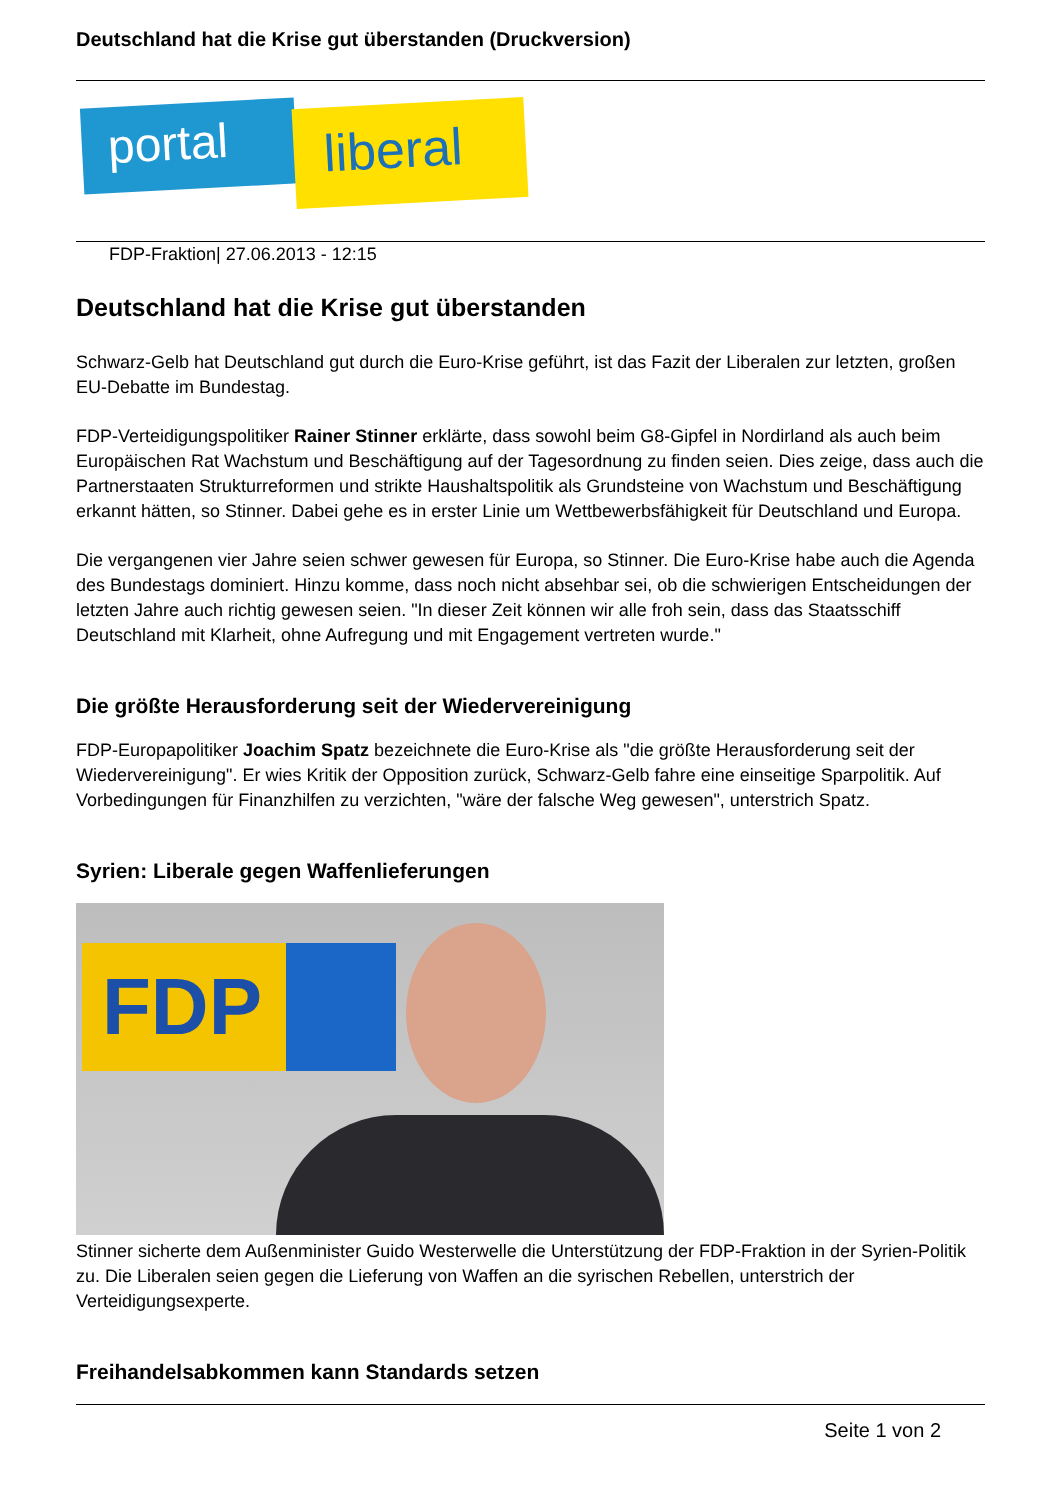Deutschland hat die Krise gut überstanden (Druckversion)
portal liberal
FDP-Fraktion| 27.06.2013 - 12:15
Deutschland hat die Krise gut überstanden
Schwarz-Gelb hat Deutschland gut durch die Euro-Krise geführt, ist das Fazit der Liberalen zur letzten, großen EU-Debatte im Bundestag.
FDP-Verteidigungspolitiker Rainer Stinner erklärte, dass sowohl beim G8-Gipfel in Nordirland als auch beim Europäischen Rat Wachstum und Beschäftigung auf der Tagesordnung zu finden seien. Dies zeige, dass auch die Partnerstaaten Strukturreformen und strikte Haushaltspolitik als Grundsteine von Wachstum und Beschäftigung erkannt hätten, so Stinner. Dabei gehe es in erster Linie um Wettbewerbsfähigkeit für Deutschland und Europa.
Die vergangenen vier Jahre seien schwer gewesen für Europa, so Stinner. Die Euro-Krise habe auch die Agenda des Bundestags dominiert. Hinzu komme, dass noch nicht absehbar sei, ob die schwierigen Entscheidungen der letzten Jahre auch richtig gewesen seien. "In dieser Zeit können wir alle froh sein, dass das Staatsschiff Deutschland mit Klarheit, ohne Aufregung und mit Engagement vertreten wurde."
Die größte Herausforderung seit der Wiedervereinigung
FDP-Europapolitiker Joachim Spatz bezeichnete die Euro-Krise als "die größte Herausforderung seit der Wiedervereinigung". Er wies Kritik der Opposition zurück, Schwarz-Gelb fahre eine einseitige Sparpolitik. Auf Vorbedingungen für Finanzhilfen zu verzichten, "wäre der falsche Weg gewesen", unterstrich Spatz.
Syrien: Liberale gegen Waffenlieferungen
FDP
Stinner sicherte dem Außenminister Guido Westerwelle die Unterstützung der FDP-Fraktion in der Syrien-Politik zu. Die Liberalen seien gegen die Lieferung von Waffen an die syrischen Rebellen, unterstrich der Verteidigungsexperte.
Freihandelsabkommen kann Standards setzen
Seite 1 von 2